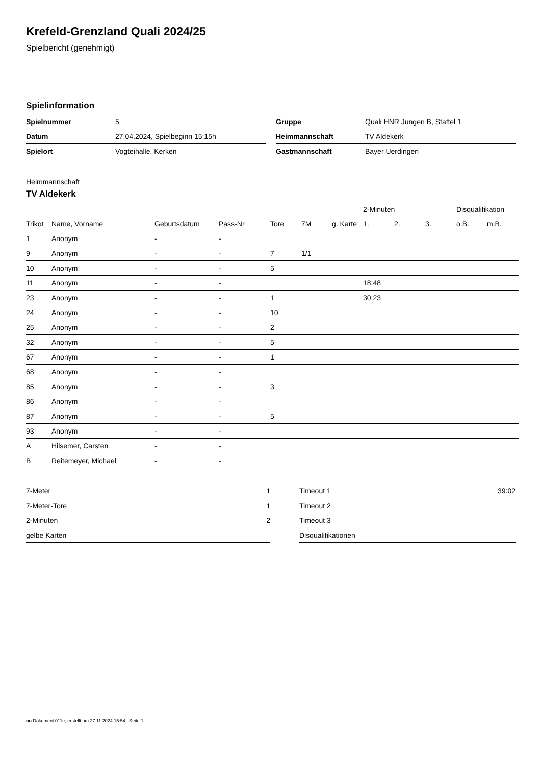Krefeld-Grenzland Quali 2024/25
Spielbericht (genehmigt)
Spielinformation
| Spielnummer | 5 |
| Datum | 27.04.2024, Spielbeginn 15:15h |
| Spielort | Vogteihalle, Kerken |
| Gruppe | Quali HNR Jungen B, Staffel 1 |
| Heimmannschaft | TV Aldekerk |
| Gastmannschaft | Bayer Uerdingen |
Heimmannschaft
TV Aldekerk
| | | | | | | | 2-Minuten | | | Disqualifikation | |
| --- | --- | --- | --- | --- | --- | --- | --- | --- | --- | --- | --- |
| Trikot | Name, Vorname | Geburtsdatum | Pass-Nr | Tore | 7M | g. Karte | 1. | 2. | 3. | o.B. | m.B. |
| 1 | Anonym | - | - | | | | | | | | |
| 9 | Anonym | - | - | 7 | 1/1 | | | | | | |
| 10 | Anonym | - | - | 5 | | | | | | | |
| 11 | Anonym | - | - | | | | 18:48 | | | | |
| 23 | Anonym | - | - | 1 | | | 30:23 | | | | |
| 24 | Anonym | - | - | 10 | | | | | | | |
| 25 | Anonym | - | - | 2 | | | | | | | |
| 32 | Anonym | - | - | 5 | | | | | | | |
| 67 | Anonym | - | - | 1 | | | | | | | |
| 68 | Anonym | - | - | | | | | | | | |
| 85 | Anonym | - | - | 3 | | | | | | | |
| 86 | Anonym | - | - | | | | | | | | |
| 87 | Anonym | - | - | 5 | | | | | | | |
| 93 | Anonym | - | - | | | | | | | | |
| A | Hilsemer, Carsten | - | - | | | | | | | | |
| B | Reitemeyer, Michael | - | - | | | | | | | | |
| 7-Meter | 1 |
| 7-Meter-Tore | 1 |
| 2-Minuten | 2 |
| gelbe Karten | |
| Timeout 1 | 39:02 |
| Timeout 2 | |
| Timeout 3 | |
| Disqualifikationen | |
nu.Dokument 011e, erstellt am 27.11.2024 15:54 | Seite 1